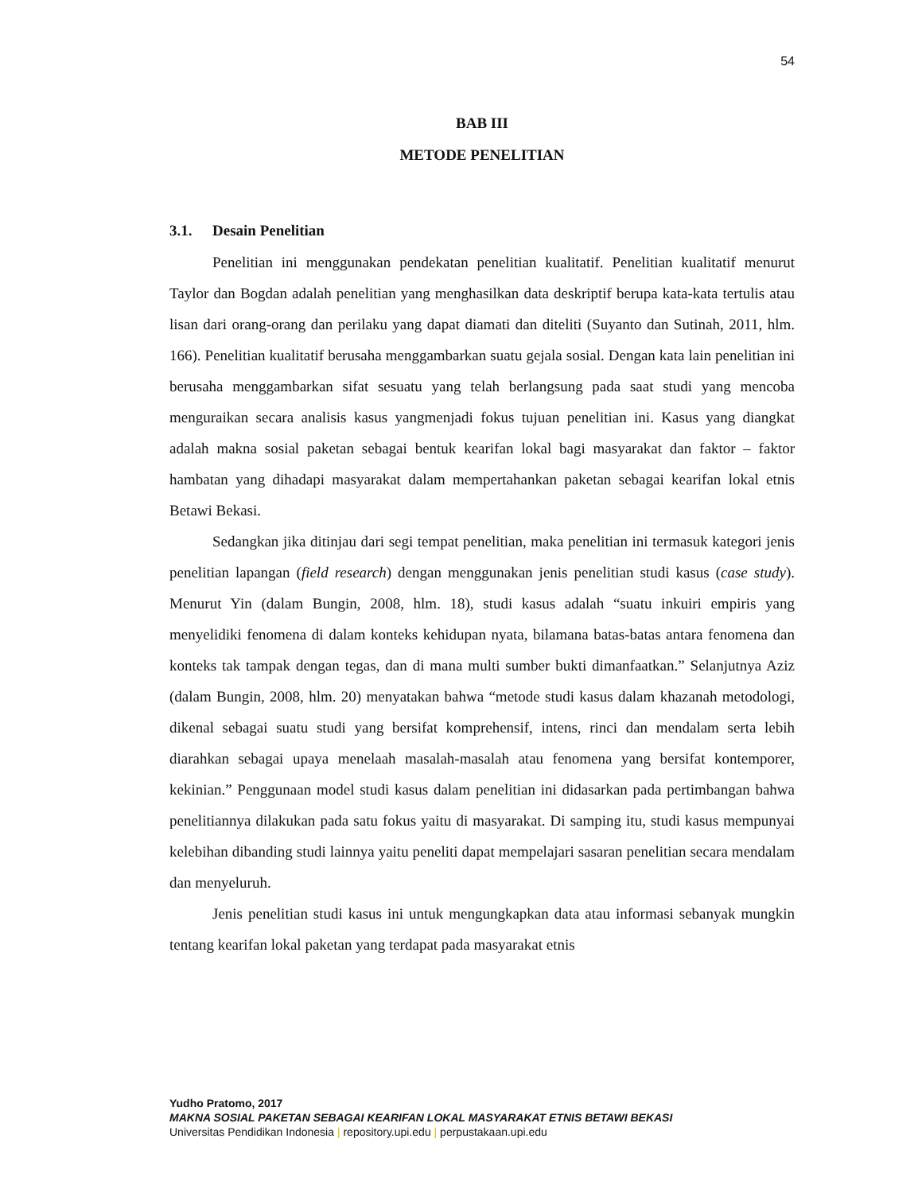54
BAB III
METODE PENELITIAN
3.1. Desain Penelitian
Penelitian ini menggunakan pendekatan penelitian kualitatif. Penelitian kualitatif menurut Taylor dan Bogdan adalah penelitian yang menghasilkan data deskriptif berupa kata-kata tertulis atau lisan dari orang-orang dan perilaku yang dapat diamati dan diteliti (Suyanto dan Sutinah, 2011, hlm. 166). Penelitian kualitatif berusaha menggambarkan suatu gejala sosial. Dengan kata lain penelitian ini berusaha menggambarkan sifat sesuatu yang telah berlangsung pada saat studi yang mencoba menguraikan secara analisis kasus yangmenjadi fokus tujuan penelitian ini. Kasus yang diangkat adalah makna sosial paketan sebagai bentuk kearifan lokal bagi masyarakat dan faktor – faktor hambatan yang dihadapi masyarakat dalam mempertahankan paketan sebagai kearifan lokal etnis Betawi Bekasi.
Sedangkan jika ditinjau dari segi tempat penelitian, maka penelitian ini termasuk kategori jenis penelitian lapangan (field research) dengan menggunakan jenis penelitian studi kasus (case study). Menurut Yin (dalam Bungin, 2008, hlm. 18), studi kasus adalah “suatu inkuiri empiris yang menyelidiki fenomena di dalam konteks kehidupan nyata, bilamana batas-batas antara fenomena dan konteks tak tampak dengan tegas, dan di mana multi sumber bukti dimanfaatkan.” Selanjutnya Aziz (dalam Bungin, 2008, hlm. 20) menyatakan bahwa “metode studi kasus dalam khazanah metodologi, dikenal sebagai suatu studi yang bersifat komprehensif, intens, rinci dan mendalam serta lebih diarahkan sebagai upaya menelaah masalah-masalah atau fenomena yang bersifat kontemporer, kekinian.” Penggunaan model studi kasus dalam penelitian ini didasarkan pada pertimbangan bahwa penelitiannya dilakukan pada satu fokus yaitu di masyarakat. Di samping itu, studi kasus mempunyai kelebihan dibanding studi lainnya yaitu peneliti dapat mempelajari sasaran penelitian secara mendalam dan menyeluruh.
Jenis penelitian studi kasus ini untuk mengungkapkan data atau informasi sebanyak mungkin tentang kearifan lokal paketan yang terdapat pada masyarakat etnis
Yudho Pratomo, 2017
MAKNA SOSIAL PAKETAN SEBAGAI KEARIFAN LOKAL MASYARAKAT ETNIS BETAWI BEKASI
Universitas Pendidikan Indonesia | repository.upi.edu | perpustakaan.upi.edu